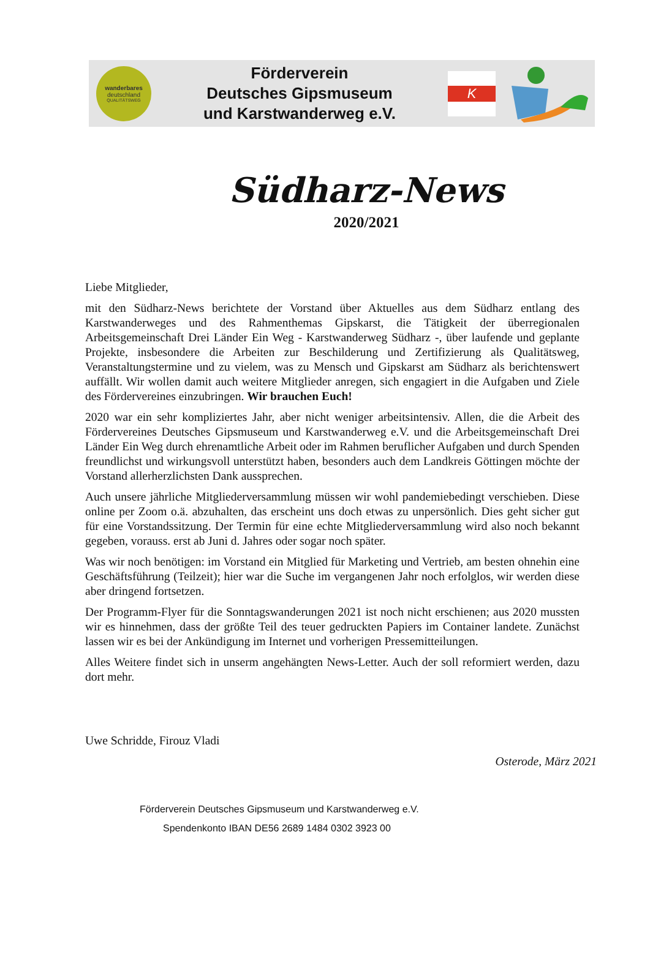wanderbares
deutschland
QUALITÄTSWEG
Förderverein
Deutsches Gipsmuseum
und Karstwanderweg e.V.
K
Südharz-News
2020/2021
Liebe Mitglieder,
mit den Südharz-News berichtete der Vorstand über Aktuelles aus dem Südharz entlang des Karstwanderweges und des Rahmenthemas Gipskarst, die Tätigkeit der überregionalen Arbeitsgemeinschaft Drei Länder Ein Weg - Karstwanderweg Südharz -, über laufende und geplante Projekte, insbesondere die Arbeiten zur Beschilderung und Zertifizierung als Qualitätsweg, Veranstaltungstermine und zu vielem, was zu Mensch und Gipskarst am Südharz als berichtenswert auffällt. Wir wollen damit auch weitere Mitglieder anregen, sich engagiert in die Aufgaben und Ziele des Fördervereines einzubringen. Wir brauchen Euch!
2020 war ein sehr kompliziertes Jahr, aber nicht weniger arbeitsintensiv. Allen, die die Arbeit des Fördervereines Deutsches Gipsmuseum und Karstwanderweg e.V. und die Arbeitsgemeinschaft Drei Länder Ein Weg durch ehrenamtliche Arbeit oder im Rahmen beruflicher Aufgaben und durch Spenden freundlichst und wirkungsvoll unterstützt haben, besonders auch dem Landkreis Göttingen möchte der Vorstand allerherzlichsten Dank aussprechen.
Auch unsere jährliche Mitgliederversammlung müssen wir wohl pandemiebedingt verschieben. Diese online per Zoom o.ä. abzuhalten, das erscheint uns doch etwas zu unpersönlich. Dies geht sicher gut für eine Vorstandssitzung. Der Termin für eine echte Mitgliederversammlung wird also noch bekannt gegeben, vorauss. erst ab Juni d. Jahres oder sogar noch später.
Was wir noch benötigen: im Vorstand ein Mitglied für Marketing und Vertrieb, am besten ohnehin eine Geschäftsführung (Teilzeit); hier war die Suche im vergangenen Jahr noch erfolglos, wir werden diese aber dringend fortsetzen.
Der Programm-Flyer für die Sonntagswanderungen 2021 ist noch nicht erschienen; aus 2020 mussten wir es hinnehmen, dass der größte Teil des teuer gedruckten Papiers im Container landete. Zunächst lassen wir es bei der Ankündigung im Internet und vorherigen Pressemitteilungen.
Alles Weitere findet sich in unserm angehängten News-Letter. Auch der soll reformiert werden, dazu dort mehr.
Uwe Schridde, Firouz Vladi
Osterode, März 2021
Förderverein Deutsches Gipsmuseum und Karstwanderweg e.V.
Spendenkonto IBAN DE56 2689 1484 0302 3923 00